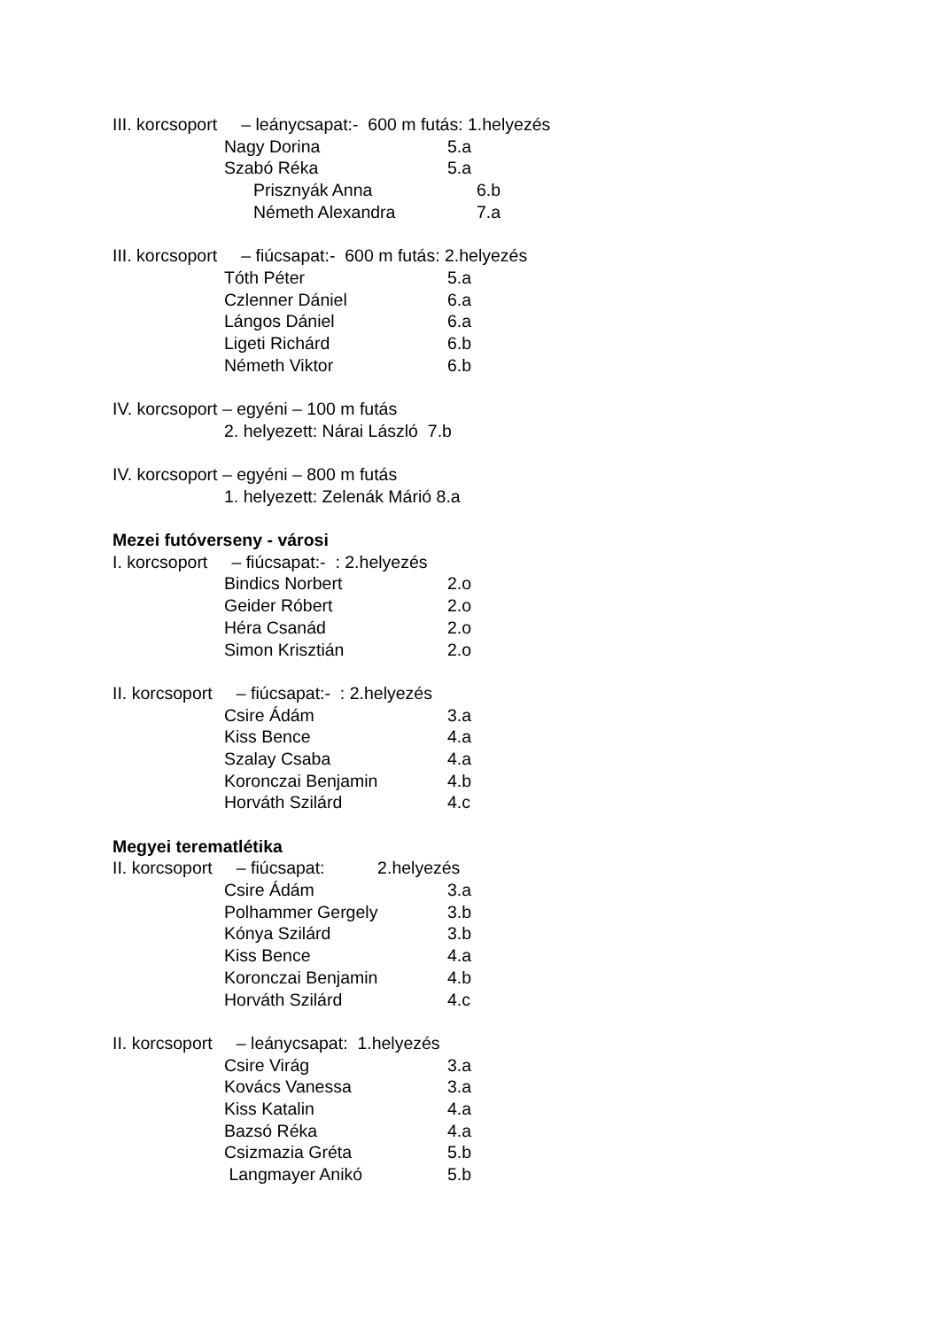III. korcsoport – leánycsapat:- 600 m futás: 1.helyezés
Nagy Dorina 5.a
Szabó Réka 5.a
Prisznyák Anna 6.b
Németh Alexandra 7.a
III. korcsoport – fiúcsapat:- 600 m futás: 2.helyezés
Tóth Péter 5.a
Czlenner Dániel 6.a
Lángos Dániel 6.a
Ligeti Richárd 6.b
Németh Viktor 6.b
IV. korcsoport – egyéni – 100 m futás
2. helyezett: Nárai László 7.b
IV. korcsoport – egyéni – 800 m futás
1. helyezett: Zelenák Márió 8.a
Mezei futóverseny - városi
I. korcsoport – fiúcsapat:- : 2.helyezés
Bindics Norbert 2.o
Geider Róbert 2.o
Héra Csanád 2.o
Simon Krisztián 2.o
II. korcsoport – fiúcsapat:- : 2.helyezés
Csire Ádám 3.a
Kiss Bence 4.a
Szalay Csaba 4.a
Koronczai Benjamin 4.b
Horváth Szilárd 4.c
Megyei terematlétika
II. korcsoport – fiúcsapat: 2.helyezés
Csire Ádám 3.a
Polhammer Gergely 3.b
Kónya Szilárd 3.b
Kiss Bence 4.a
Koronczai Benjamin 4.b
Horváth Szilárd 4.c
II. korcsoport – leánycsapat: 1.helyezés
Csire Virág 3.a
Kovács Vanessa 3.a
Kiss Katalin 4.a
Bazsó Réka 4.a
Csizmazia Gréta 5.b
Langmayer Anikó 5.b